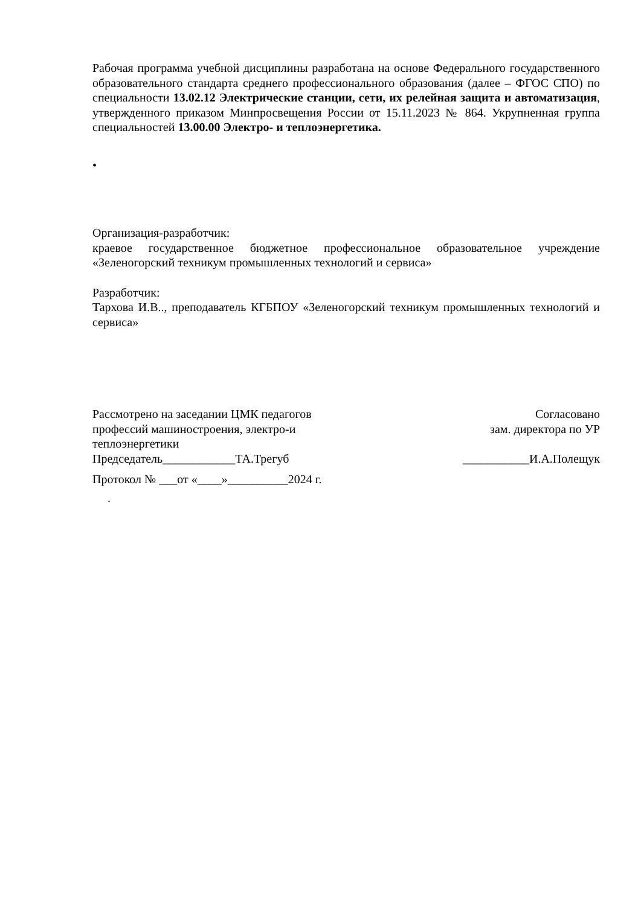Рабочая программа учебной дисциплины разработана на основе Федерального государственного образовательного стандарта среднего профессионального образования (далее – ФГОС СПО) по специальности 13.02.12 Электрические станции, сети, их релейная защита и автоматизация, утвержденного приказом Минпросвещения России от 15.11.2023 № 864. Укрупненная группа специальностей 13.00.00 Электро- и теплоэнергетика.
•
Организация-разработчик:
краевое государственное бюджетное профессиональное образовательное учреждение «Зеленогорский техникум промышленных технологий и сервиса»
Разработчик:
Тархова И.В.., преподаватель КГБПОУ «Зеленогорский техникум промышленных технологий и сервиса»
Рассмотрено на заседании ЦМК педагогов
профессий машиностроения, электро-и
теплоэнергетики
Председатель____________ТА.Трегуб
Согласовано
зам. директора по УР
___________И.А.Полещук
Протокол № ___от «____»__________2024 г.
.